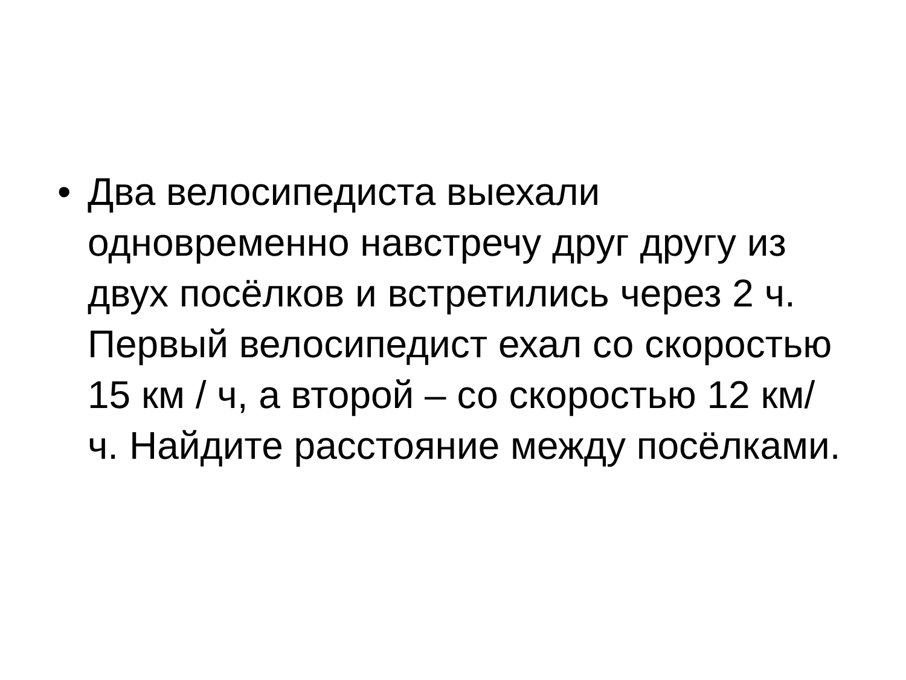• Два велосипедиста выехали одновременно навстречу друг другу из двух посёлков и встретились через 2 ч. Первый велосипедист ехал со скоростью 15 км / ч, а второй – со скоростью 12 км/ ч. Найдите расстояние между посёлками.